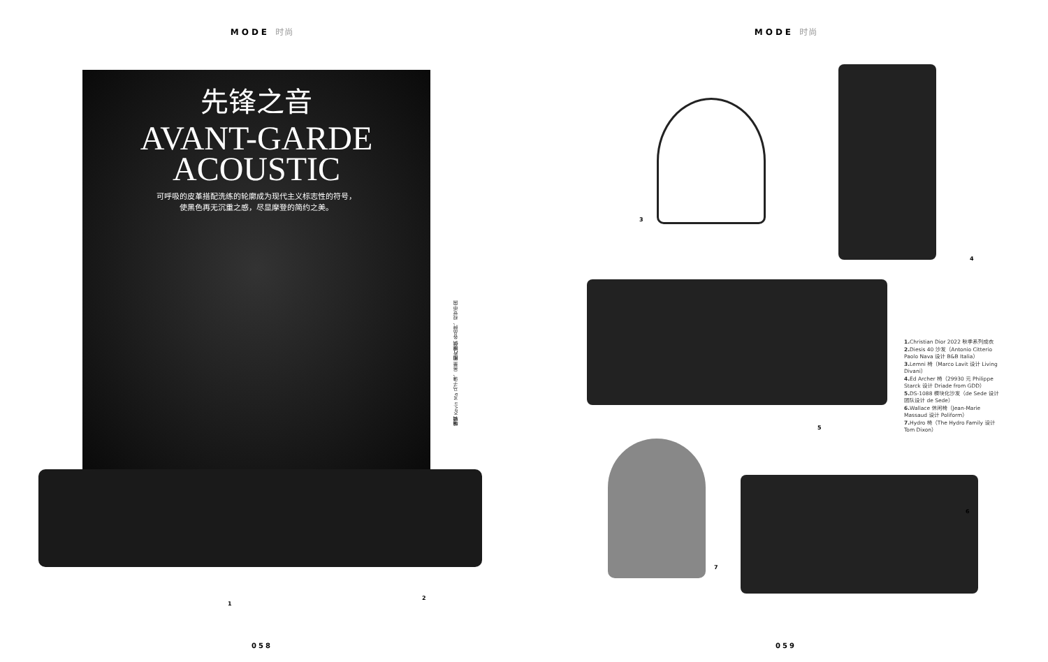MODE 时尚
先锋之音
AVANT-GARDE
ACOUSTIC
可呼吸的皮革搭配洗练的轮廓成为现代主义标志性的符号，
使黑色再无沉重之感，尽显摩登的简约之美。
1
2
编辑 Kevin Ma 马子谦、吴量 图片提供 各品牌、视觉中国
058
MODE 时尚
3
4
5
7
6
059
1. Christian Dior 2022 秋季系列成衣
2. Diesis 40 沙发（Antonio Citterio Paolo Nava 设计 B&B Italia）
3. Lemni 椅（Marco Lavit 设计 Living Divani）
4. Ed Archer 椅（29930 元 Philippe Starck 设计 Driade from GDD）
5. DS-1088 模块化沙发（de Sede 设计团队设计 de Sede）
6. Wallace 休闲椅（Jean-Marie Massaud 设计 Poliform）
7. Hydro 椅（The Hydro Family 设计 Tom Dixon）